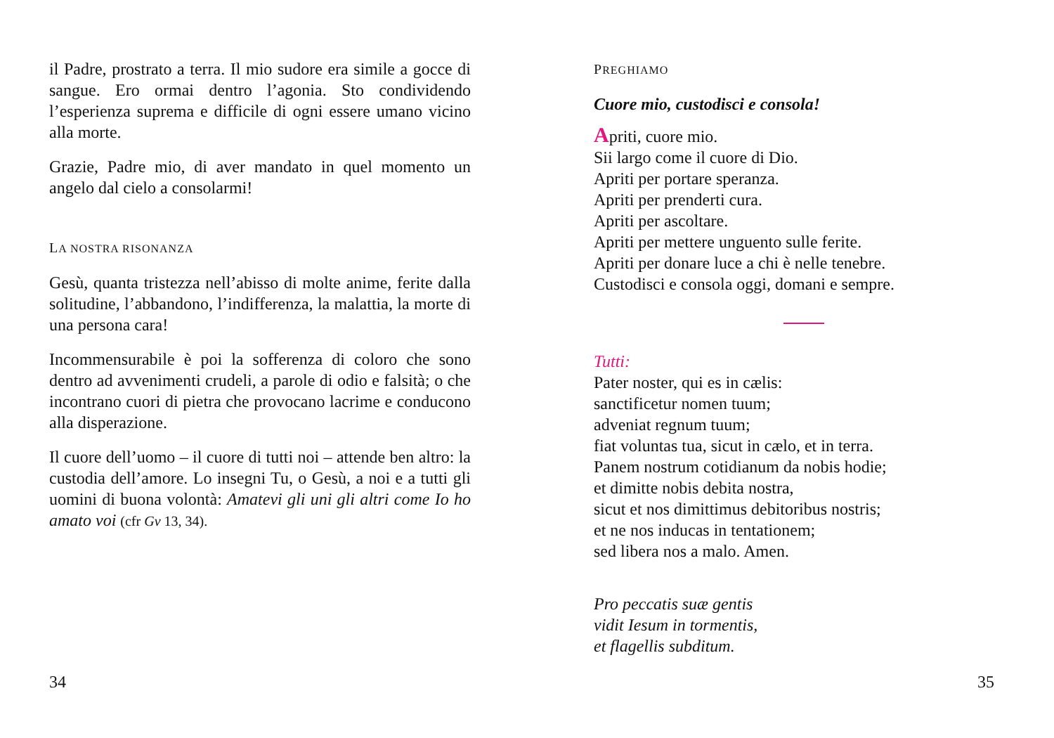il Padre, prostrato a terra. Il mio sudore era simile a gocce di sangue. Ero ormai dentro l’agonia. Sto condividendo l’esperienza suprema e difficile di ogni essere umano vicino alla morte.
Grazie, Padre mio, di aver mandato in quel momento un angelo dal cielo a consolarmi!
LA NOSTRA RISONANZA
Gesù, quanta tristezza nell’abisso di molte anime, ferite dalla solitudine, l’abbandono, l’indifferenza, la malattia, la morte di una persona cara!
Incommensurabile è poi la sofferenza di coloro che sono dentro ad avvenimenti crudeli, a parole di odio e falsità; o che incontrano cuori di pietra che provocano lacrime e conducono alla disperazione.
Il cuore dell’uomo – il cuore di tutti noi – attende ben altro: la custodia dell’amore. Lo insegni Tu, o Gesù, a noi e a tutti gli uomini di buona volontà: Amatevi gli uni gli altri come Io ho amato voi (cfr Gv 13, 34).
34
PREGHIAMO
Cuore mio, custodisci e consola!
Apriti, cuore mio.
Sii largo come il cuore di Dio.
Apriti per portare speranza.
Apriti per prenderti cura.
Apriti per ascoltare.
Apriti per mettere unguento sulle ferite.
Apriti per donare luce a chi è nelle tenebre.
Custodisci e consola oggi, domani e sempre.
Tutti:
Pater noster, qui es in cælis:
sanctificetur nomen tuum;
adveniat regnum tuum;
fiat voluntas tua, sicut in cælo, et in terra.
Panem nostrum cotidianum da nobis hodie;
et dimitte nobis debita nostra,
sicut et nos dimittimus debitoribus nostris;
et ne nos inducas in tentationem;
sed libera nos a malo. Amen.
Pro peccatis suæ gentis
vidit Iesum in tormentis,
et flagellis subditum.
35